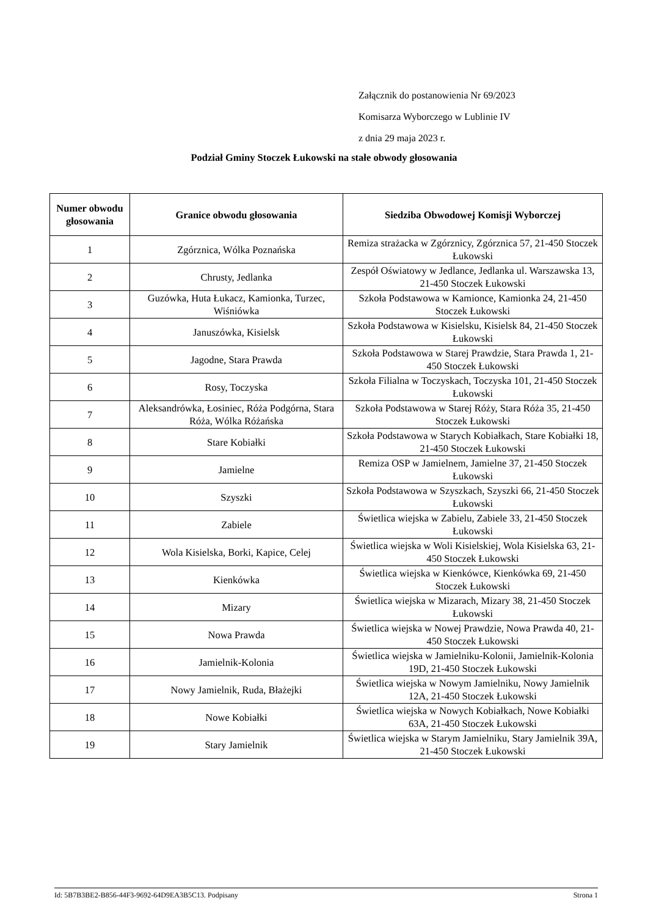Załącznik do postanowienia Nr 69/2023
Komisarza Wyborczego w Lublinie IV
z dnia 29 maja 2023 r.
Podział Gminy Stoczek Łukowski na stałe obwody głosowania
| Numer obwodu głosowania | Granice obwodu głosowania | Siedziba Obwodowej Komisji Wyborczej |
| --- | --- | --- |
| 1 | Zgórznica, Wólka Poznańska | Remiza strażacka w Zgórznicy, Zgórznica 57, 21-450 Stoczek Łukowski |
| 2 | Chrusty, Jedlanka | Zespół Oświatowy w Jedlance, Jedlanka ul. Warszawska 13, 21-450 Stoczek Łukowski |
| 3 | Guzówka, Huta Łukacz, Kamionka, Turzec, Wiśniówka | Szkoła Podstawowa w Kamionce, Kamionka 24, 21-450 Stoczek Łukowski |
| 4 | Januszówka, Kisielsk | Szkoła Podstawowa w Kisielsku, Kisielsk 84, 21-450 Stoczek Łukowski |
| 5 | Jagodne, Stara Prawda | Szkoła Podstawowa w Starej Prawdzie, Stara Prawda 1, 21-450 Stoczek Łukowski |
| 6 | Rosy, Toczyska | Szkoła Filialna w Toczyskach, Toczyska 101, 21-450 Stoczek Łukowski |
| 7 | Aleksandrówka, Łosiniec, Róża Podgórna, Stara Róża, Wólka Różańska | Szkoła Podstawowa w Starej Róży, Stara Róża 35, 21-450 Stoczek Łukowski |
| 8 | Stare Kobiałki | Szkoła Podstawowa w Starych Kobiałkach, Stare Kobiałki 18, 21-450 Stoczek Łukowski |
| 9 | Jamielne | Remiza OSP w Jamielnem, Jamielne 37, 21-450 Stoczek Łukowski |
| 10 | Szyszki | Szkoła Podstawowa w Szyszkach, Szyszki 66, 21-450 Stoczek Łukowski |
| 11 | Zabiele | Świetlica wiejska w Zabielu, Zabiele 33, 21-450 Stoczek Łukowski |
| 12 | Wola Kisielska, Borki, Kapice, Celej | Świetlica wiejska w Woli Kisielskiej, Wola Kisielska 63, 21-450 Stoczek Łukowski |
| 13 | Kienkówka | Świetlica wiejska w Kienkówce, Kienkówka 69, 21-450 Stoczek Łukowski |
| 14 | Mizary | Świetlica wiejska w Mizarach, Mizary 38, 21-450 Stoczek Łukowski |
| 15 | Nowa Prawda | Świetlica wiejska w Nowej Prawdzie, Nowa Prawda 40, 21-450 Stoczek Łukowski |
| 16 | Jamielnik-Kolonia | Świetlica wiejska w Jamielniku-Kolonii, Jamielnik-Kolonia 19D, 21-450 Stoczek Łukowski |
| 17 | Nowy Jamielnik, Ruda, Błażejki | Świetlica wiejska w Nowym Jamielniku, Nowy Jamielnik 12A, 21-450 Stoczek Łukowski |
| 18 | Nowe Kobiałki | Świetlica wiejska w Nowych Kobiałkach, Nowe Kobiałki 63A, 21-450 Stoczek Łukowski |
| 19 | Stary Jamielnik | Świetlica wiejska w Starym Jamielniku, Stary Jamielnik 39A, 21-450 Stoczek Łukowski |
Id: 5B7B3BE2-B856-44F3-9692-64D9EA3B5C13. Podpisany Strona 1